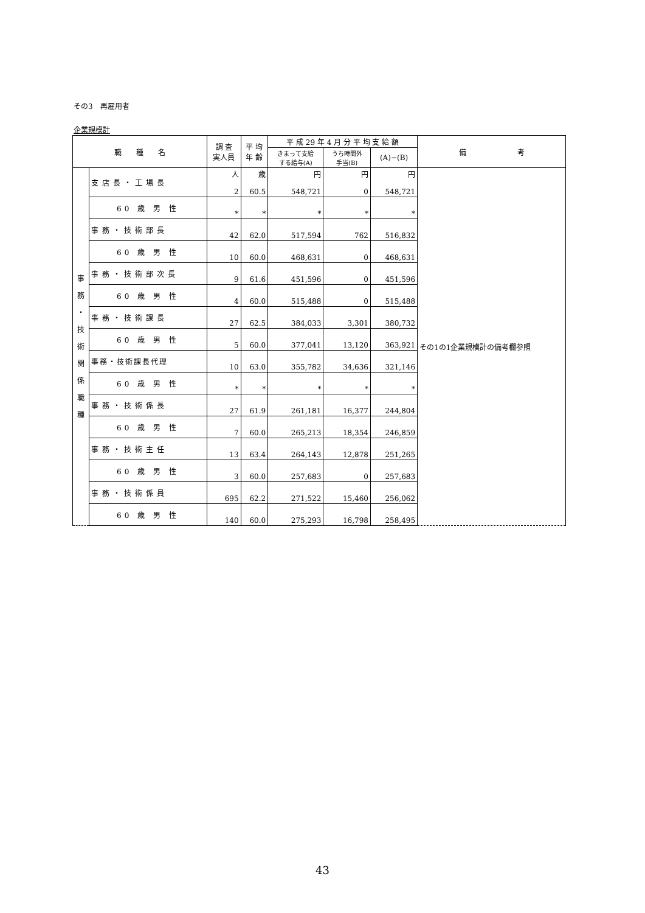その3　再雇用者
企業規模計
| 職 種 名 | | 調 査 実人員 | 平 均 年 齢 | 平 成 29 年 4 月 分 平 均 支 給 額 | | | 備 考 |
| --- | --- | --- | --- | --- | --- | --- | --- |
| | | | | きまって支給 する給与(A) | うち時間外 手当(B) | (A)−(B) | |
| 事 務 ・ 技 術 関 係 職 種 | 支店長・工場長 | 人 2 | 歳 60.5 | 円 548,721 | 円 0 | 円 548,721 | その1の1企業規模計の備考欄参照 |
| | 60 歳 男 性 | * | * | * | * | * | |
| | 事務・技術部長 | 42 | 62.0 | 517,594 | 762 | 516,832 | |
| | 60 歳 男 性 | 10 | 60.0 | 468,631 | 0 | 468,631 | |
| | 事務・技術部次長 | 9 | 61.6 | 451,596 | 0 | 451,596 | |
| | 60 歳 男 性 | 4 | 60.0 | 515,488 | 0 | 515,488 | |
| | 事務・技術課長 | 27 | 62.5 | 384,033 | 3,301 | 380,732 | |
| | 60 歳 男 性 | 5 | 60.0 | 377,041 | 13,120 | 363,921 | |
| | 事務・技術課長代理 | 10 | 63.0 | 355,782 | 34,636 | 321,146 | |
| | 60 歳 男 性 | * | * | * | * | * | |
| | 事務・技術係長 | 27 | 61.9 | 261,181 | 16,377 | 244,804 | |
| | 60 歳 男 性 | 7 | 60.0 | 265,213 | 18,354 | 246,859 | |
| | 事務・技術主任 | 13 | 63.4 | 264,143 | 12,878 | 251,265 | |
| | 60 歳 男 性 | 3 | 60.0 | 257,683 | 0 | 257,683 | |
| | 事務・技術係員 | 695 | 62.2 | 271,522 | 15,460 | 256,062 | |
| | 60 歳 男 性 | 140 | 60.0 | 275,293 | 16,798 | 258,495 | |
43